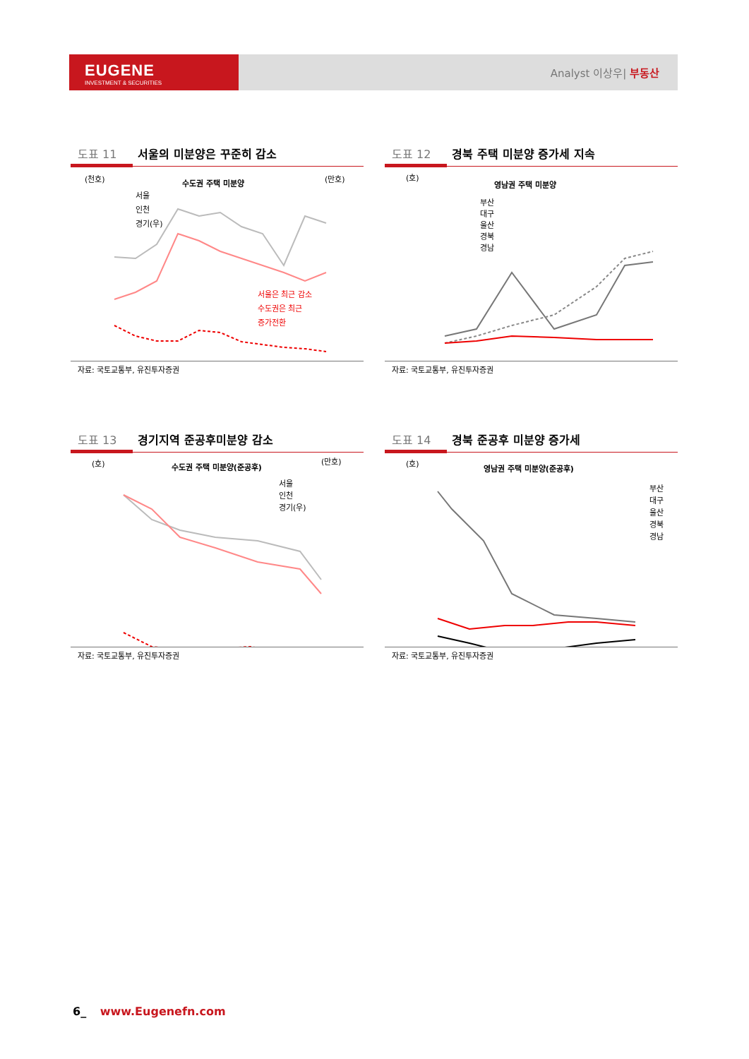EUGENE
INVESTMENT & SECURITIES
Analyst 이상우| 부동산
도표 11 서울의 미분양은 꾸준히 감소
(천호)
수도권 주택 미분양
(만호)
서울
인천
경기(우)
서울은 최근 감소
수도권은 최근
증가전환
자료: 국토교통부, 유진투자증권
도표 12 경북 주택 미분양 증가세 지속
(호)
영남권 주택 미분양
부산
대구
울산
경북
경남
자료: 국토교통부, 유진투자증권
도표 13 경기지역 준공후미분양 감소
(호)
수도권 주택 미분양(준공후)
(만호)
서울
인천
경기(우)
자료: 국토교통부, 유진투자증권
도표 14 경북 준공후 미분양 증가세
(호)
영남권 주택 미분양(준공후)
부산
대구
울산
경북
경남
자료: 국토교통부, 유진투자증권
6_ www.Eugenefn.com